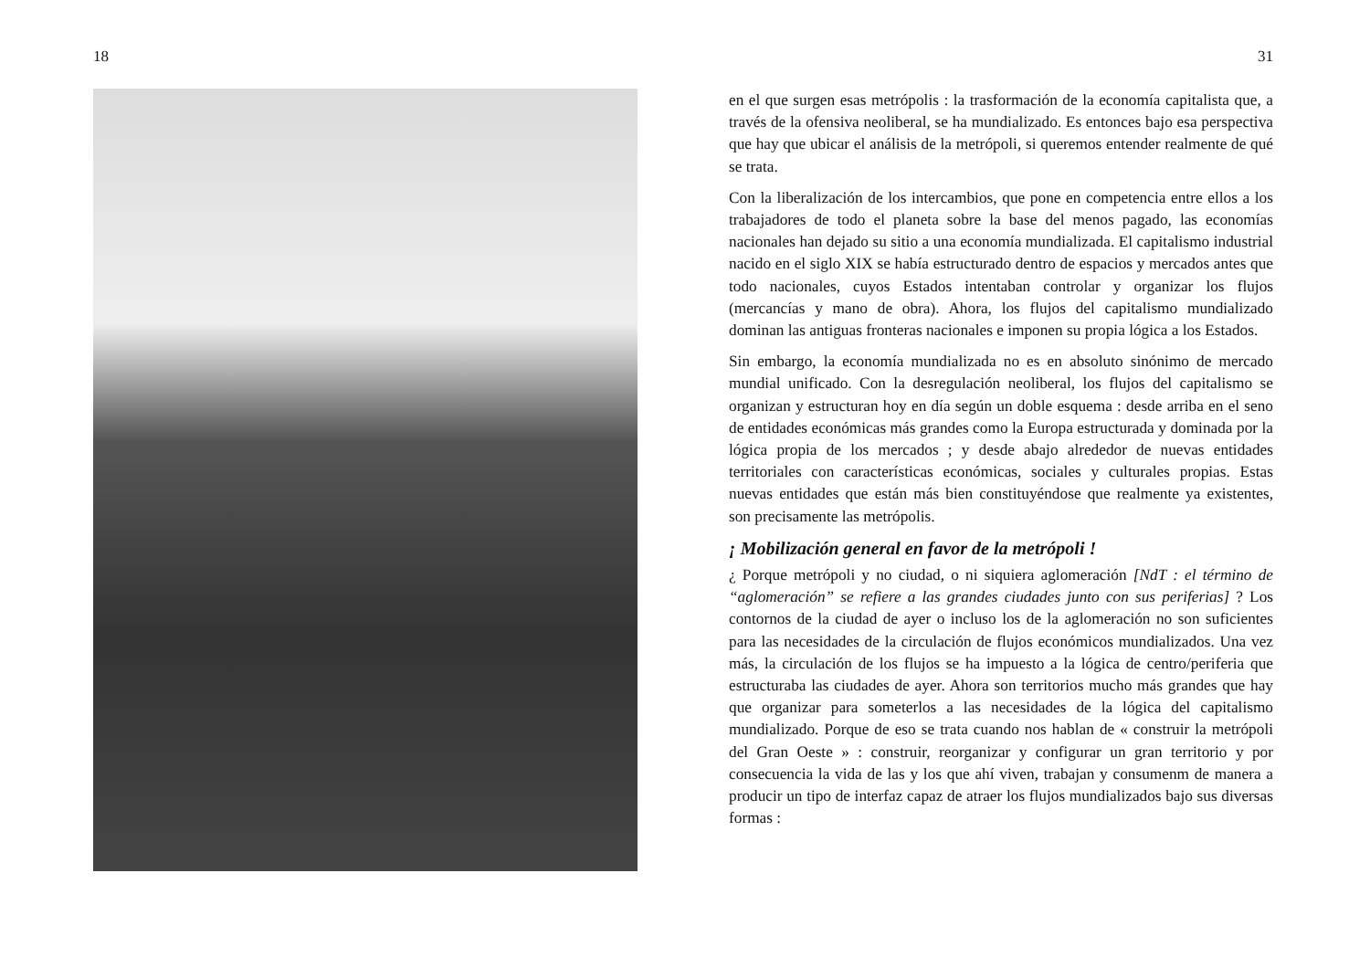18
31
en el que surgen esas metrópolis : la trasformación de la economía capitalista que, a través de la ofensiva neoliberal, se ha mundializado. Es entonces bajo esa perspectiva que hay que ubicar el análisis de la metrópoli, si queremos entender realmente de qué se trata.
Con la liberalización de los intercambios, que pone en competencia entre ellos a los trabajadores de todo el planeta sobre la base del menos pagado, las economías nacionales han dejado su sitio a una economía mundializada. El capitalismo industrial nacido en el siglo XIX se había estructurado dentro de espacios y mercados antes que todo nacionales, cuyos Estados intentaban controlar y organizar los flujos (mercancías y mano de obra). Ahora, los flujos del capitalismo mundializado dominan las antiguas fronteras nacionales e imponen su propia lógica a los Estados.
Sin embargo, la economía mundializada no es en absoluto sinónimo de mercado mundial unificado. Con la desregulación neoliberal, los flujos del capitalismo se organizan y estructuran hoy en día según un doble esquema : desde arriba en el seno de entidades económicas más grandes como la Europa estructurada y dominada por la lógica propia de los mercados ; y desde abajo alrededor de nuevas entidades territoriales con características económicas, sociales y culturales propias. Estas nuevas entidades que están más bien constituyéndose que realmente ya existentes, son precisamente las metrópolis.
¡ Mobilización general en favor de la metrópoli !
¿ Porque metrópoli y no ciudad, o ni siquiera aglomeración [NdT : el término de “aglomeración” se refiere a las grandes ciudades junto con sus periferias] ? Los contornos de la ciudad de ayer o incluso los de la aglomeración no son suficientes para las necesidades de la circulación de flujos económicos mundializados. Una vez más, la circulación de los flujos se ha impuesto a la lógica de centro/periferia que estructuraba las ciudades de ayer. Ahora son territorios mucho más grandes que hay que organizar para someterlos a las necesidades de la lógica del capitalismo mundializado. Porque de eso se trata cuando nos hablan de « construir la metrópoli del Gran Oeste » : construir, reorganizar y configurar un gran territorio y por consecuencia la vida de las y los que ahí viven, trabajan y consumenm de manera a producir un tipo de interfaz capaz de atraer los flujos mundializados bajo sus diversas formas :